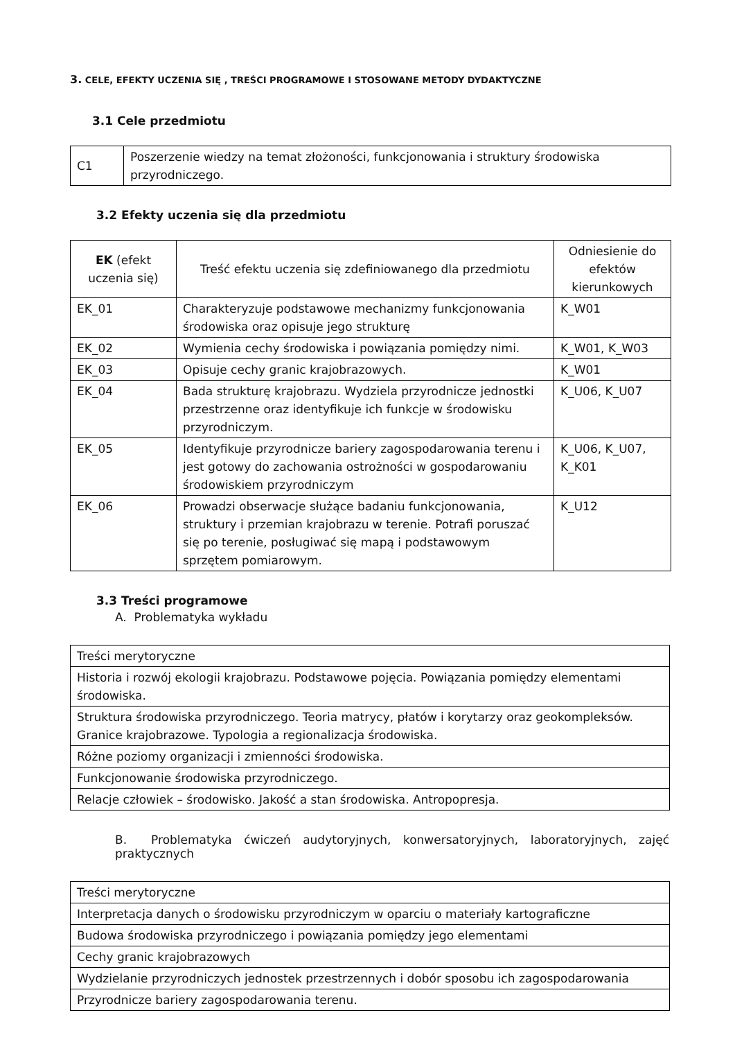3. CELE, EFEKTY UCZENIA SIĘ , TREŚCI PROGRAMOWE I STOSOWANE METODY DYDAKTYCZNE
3.1 Cele przedmiotu
| C1 | Poszerzenie wiedzy na temat złożoności, funkcjonowania i struktury środowiska przyrodniczego. |
3.2 Efekty uczenia się dla przedmiotu
| EK (efekt uczenia się) | Treść efektu uczenia się zdefiniowanego dla przedmiotu | Odniesienie do efektów kierunkowych |
| --- | --- | --- |
| EK_01 | Charakteryzuje podstawowe mechanizmy funkcjonowania środowiska oraz opisuje jego strukturę | K_W01 |
| EK_02 | Wymienia cechy środowiska i powiązania pomiędzy nimi. | K_W01, K_W03 |
| EK_03 | Opisuje cechy granic krajobrazowych. | K_W01 |
| EK_04 | Bada strukturę krajobrazu. Wydziela przyrodnicze jednostki przestrzenne oraz identyfikuje ich funkcje w środowisku przyrodniczym. | K_U06, K_U07 |
| EK_05 | Identyfikuje przyrodnicze bariery zagospodarowania terenu i jest gotowy do zachowania ostrożności w gospodarowaniu środowiskiem przyrodniczym | K_U06, K_U07, K_K01 |
| EK_06 | Prowadzi obserwacje służące badaniu funkcjonowania, struktury i przemian krajobrazu w terenie. Potrafi poruszać się po terenie, posługiwać się mapą i podstawowym sprzętem pomiarowym. | K_U12 |
3.3 Treści programowe
A. Problematyka wykładu
| Treści merytoryczne |
| Historia i rozwój ekologii krajobrazu. Podstawowe pojęcia. Powiązania pomiędzy elementami środowiska. |
| Struktura środowiska przyrodniczego. Teoria matrycy, płatów i korytarzy oraz geokompleksów. Granice krajobrazowe. Typologia a regionalizacja środowiska. |
| Różne poziomy organizacji i zmienności środowiska. |
| Funkcjonowanie środowiska przyrodniczego. |
| Relacje człowiek – środowisko. Jakość a stan środowiska. Antropopresja. |
B. Problematyka ćwiczeń audytoryjnych, konwersatoryjnych, laboratoryjnych, zajęć praktycznych
| Treści merytoryczne |
| Interpretacja danych o środowisku przyrodniczym w oparciu o materiały kartograficzne |
| Budowa środowiska przyrodniczego i powiązania pomiędzy jego elementami |
| Cechy granic krajobrazowych |
| Wydzielanie przyrodniczych jednostek przestrzennych i dobór sposobu ich zagospodarowania |
| Przyrodnicze bariery zagospodarowania terenu. |